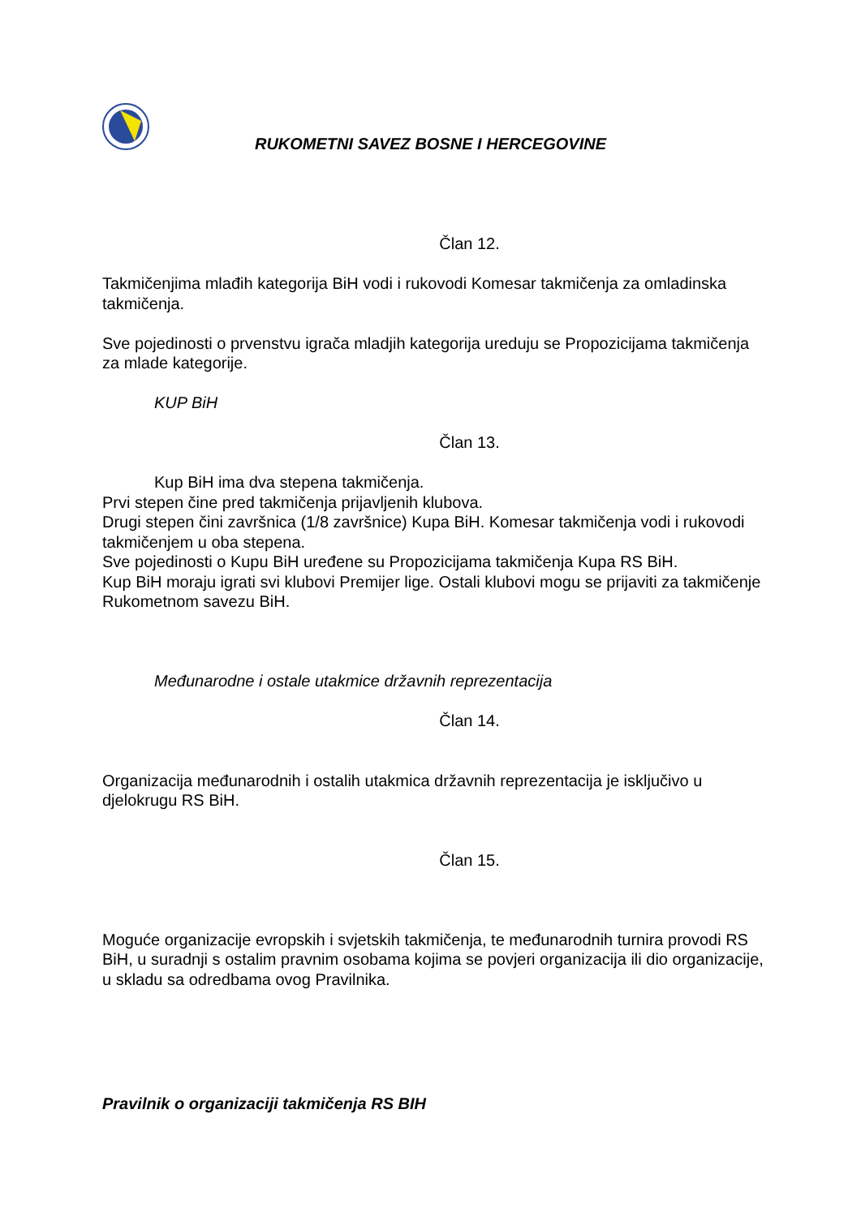RUKOMETNI SAVEZ BOSNE I HERCEGOVINE
Član 12.
Takmičenjima mlađih kategorija BiH vodi i rukovodi Komesar takmičenja za omladinska takmičenja.
Sve pojedinosti o prvenstvu igrača mladjih kategorija ureduju se Propozicijama takmičenja za mlade kategorije.
KUP BiH
Član 13.
Kup BiH ima dva stepena takmičenja.
Prvi stepen čine pred takmičenja prijavljenih klubova.
Drugi stepen čini završnica (1/8 završnice) Kupa BiH. Komesar takmičenja vodi i rukovodi takmičenjem u oba stepena.
Sve pojedinosti o Kupu BiH uređene su Propozicijama takmičenja Kupa RS BiH.
Kup BiH moraju igrati svi klubovi Premijer lige. Ostali klubovi mogu se prijaviti za takmičenje Rukometnom savezu BiH.
Međunarodne i ostale utakmice državnih reprezentacija
Član 14.
Organizacija međunarodnih i ostalih utakmica državnih reprezentacija je isključivo u djelokrugu RS BiH.
Član 15.
Moguće organizacije evropskih i svjetskih takmičenja, te međunarodnih turnira provodi RS BiH, u suradnji s ostalim pravnim osobama kojima se povjeri organizacija ili dio organizacije, u skladu sa odredbama ovog Pravilnika.
Pravilnik o organizaciji takmičenja RS BIH